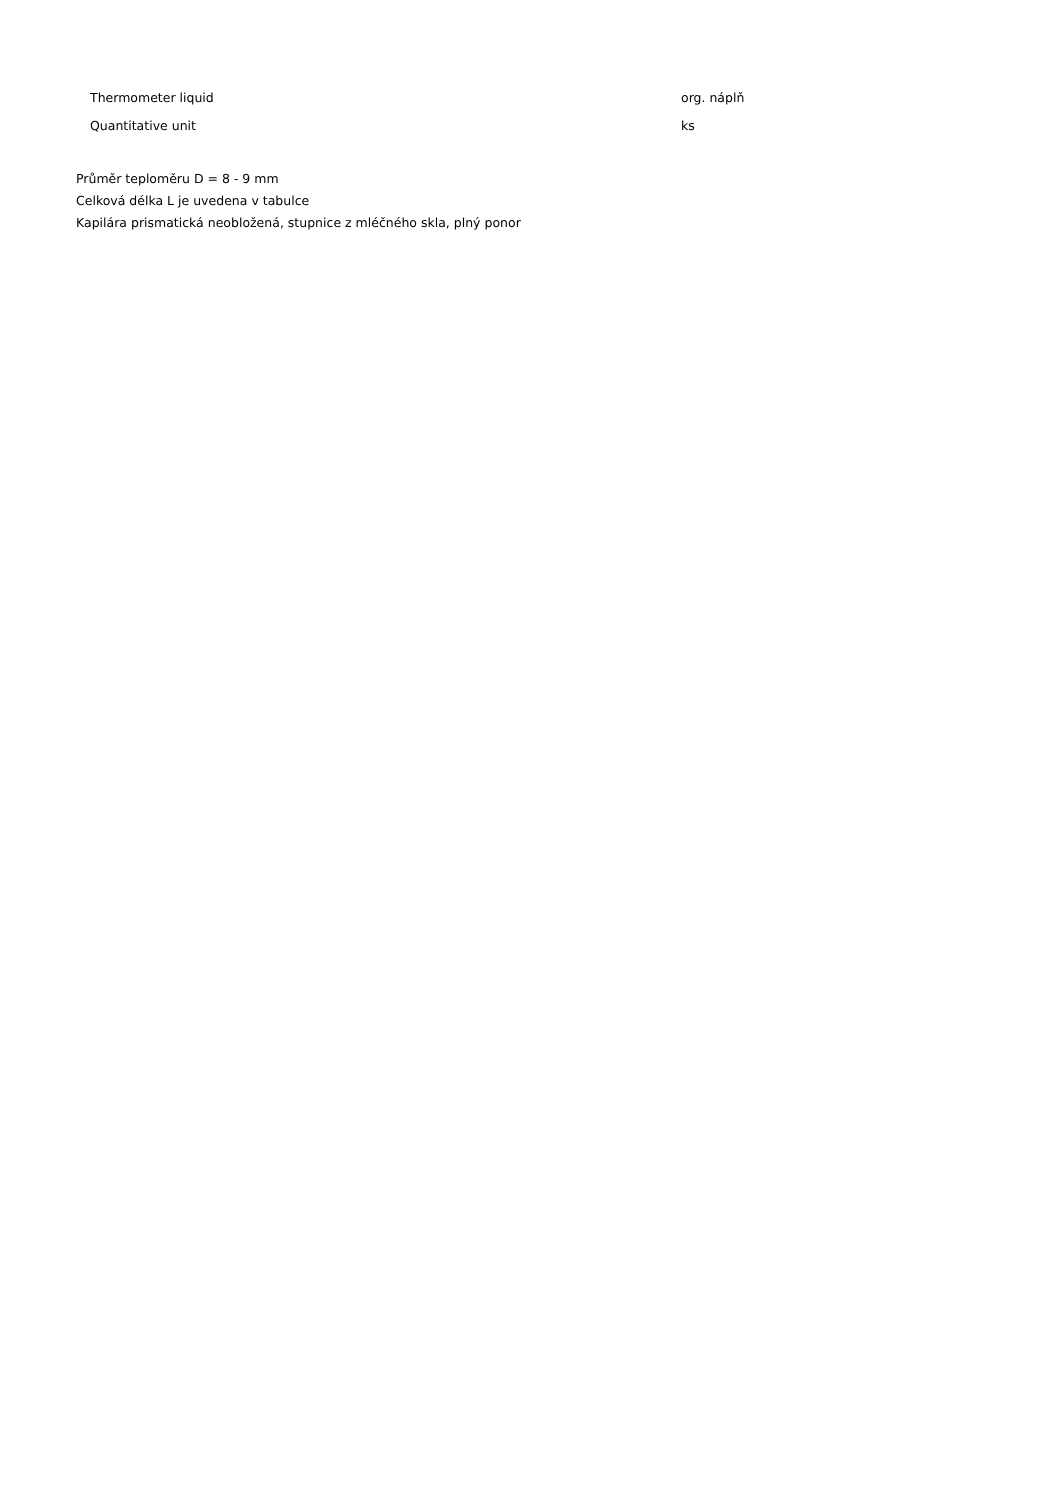| Thermometer liquid | org. náplň |
| Quantitative unit | ks |
Průměr teploměru D = 8 - 9 mm
Celková délka L je uvedena v tabulce
Kapilára prismatická neobložená, stupnice z mléčného skla, plný ponor